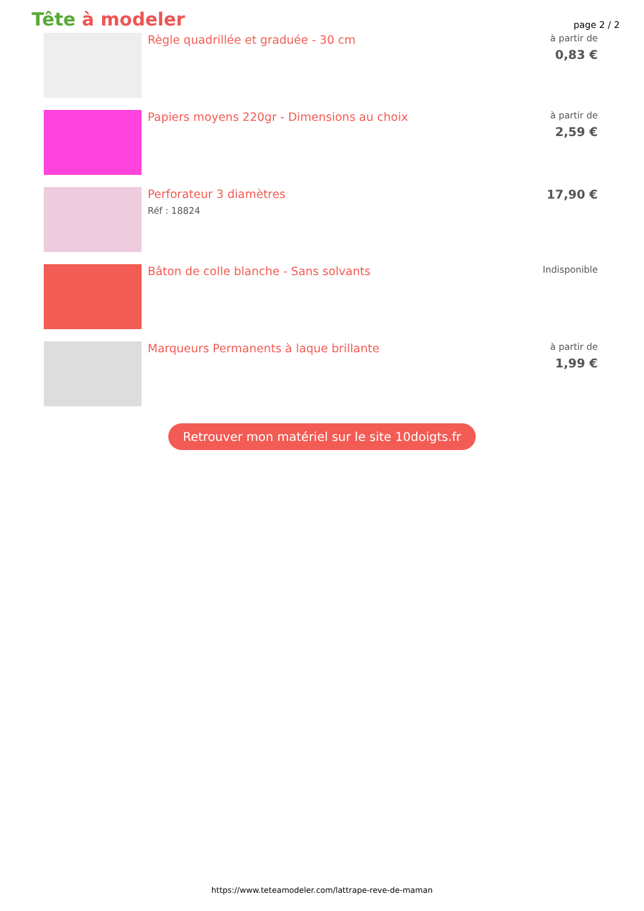Tête à modeler
page 2 / 2
Règle quadrillée et graduée - 30 cm
à partir de
0,83 €
Papiers moyens 220gr - Dimensions au choix
à partir de
2,59 €
Perforateur 3 diamètres
Réf : 18824
17,90 €
Bâton de colle blanche - Sans solvants
Indisponible
Marqueurs Permanents à laque brillante
à partir de
1,99 €
Retrouver mon matériel sur le site 10doigts.fr
https://www.teteamodeler.com/lattrape-reve-de-maman